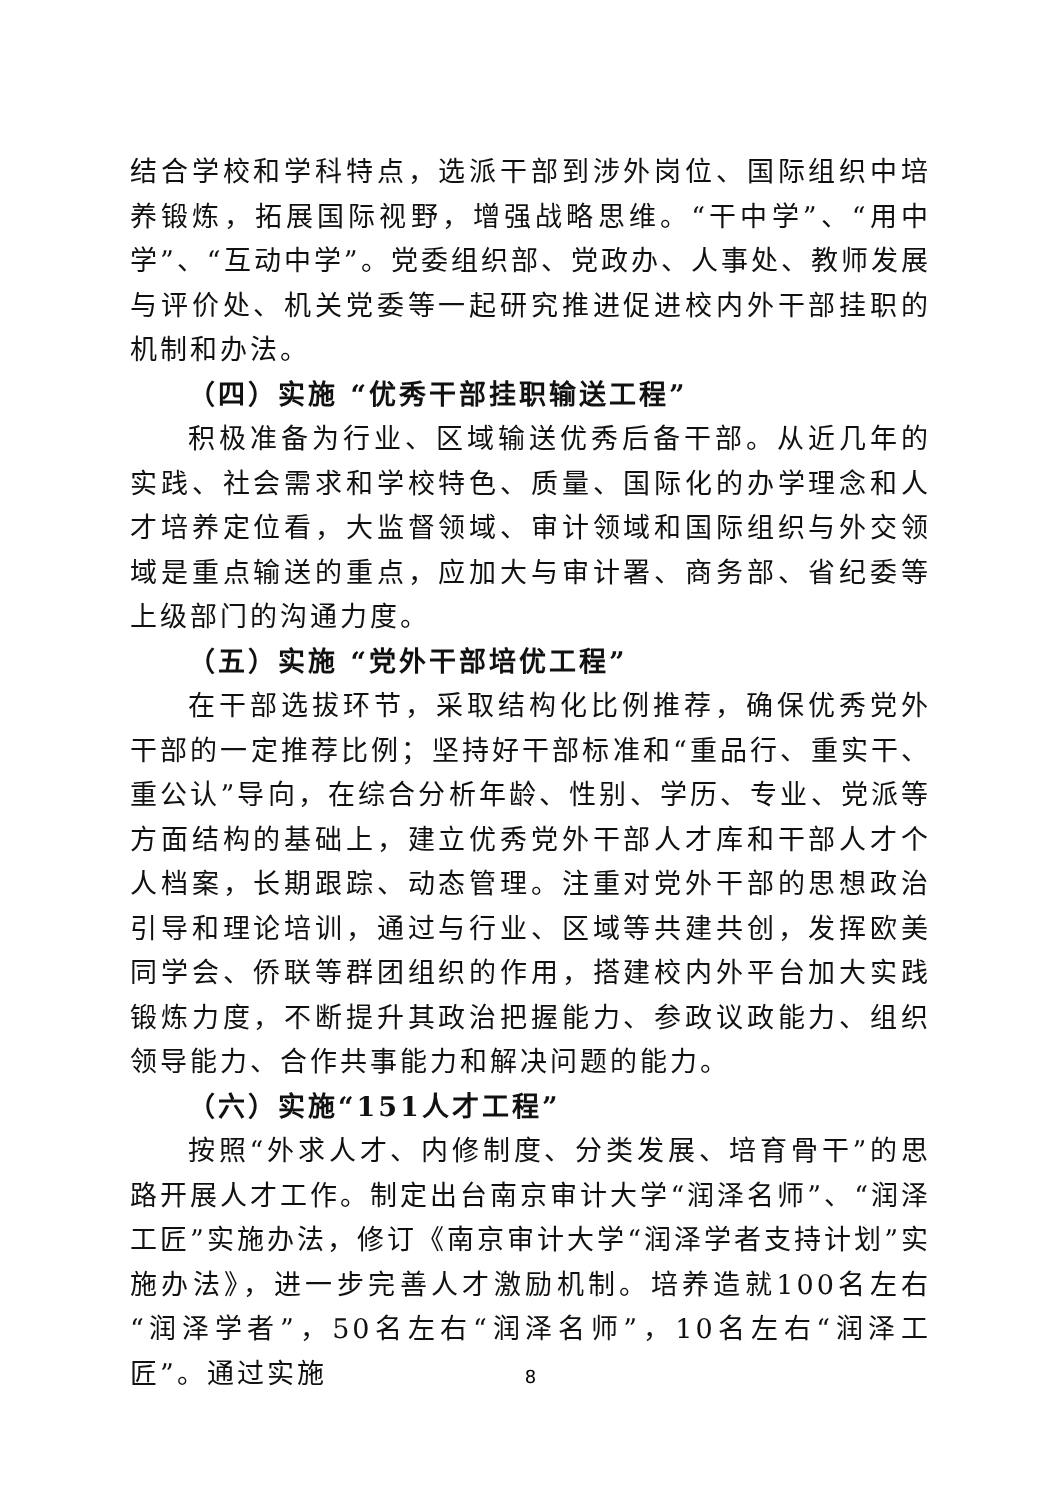结合学校和学科特点，选派干部到涉外岗位、国际组织中培养锻炼，拓展国际视野，增强战略思维。“干中学”、“用中学”、“互动中学”。党委组织部、党政办、人事处、教师发展与评价处、机关党委等一起研究推进促进校内外干部挂职的机制和办法。
（四）实施 “优秀干部挂职输送工程”
积极准备为行业、区域输送优秀后备干部。从近几年的实践、社会需求和学校特色、质量、国际化的办学理念和人才培养定位看，大监督领域、审计领域和国际组织与外交领域是重点输送的重点，应加大与审计署、商务部、省纪委等上级部门的沟通力度。
（五）实施 “党外干部培优工程”
在干部选拔环节，采取结构化比例推荐，确保优秀党外干部的一定推荐比例；坚持好干部标准和“重品行、重实干、重公认”导向，在综合分析年龄、性别、学历、专业、党派等方面结构的基础上，建立优秀党外干部人才库和干部人才个人档案，长期跟踪、动态管理。注重对党外干部的思想政治引导和理论培训，通过与行业、区域等共建共创，发挥欧美同学会、侨联等群团组织的作用，搭建校内外平台加大实践锻炼力度，不断提升其政治把握能力、参政议政能力、组织领导能力、合作共事能力和解决问题的能力。
（六）实施“151人才工程”
按照“外求人才、内修制度、分类发展、培育骨干”的思路开展人才工作。制定出台南京审计大学“润泽名师”、“润泽工匠”实施办法，修订《南京审计大学“润泽学者支持计划”实施办法》，进一步完善人才激励机制。培养造就100名左右“润泽学者”，50名左右“润泽名师”，10名左右“润泽工匠”。通过实施
8